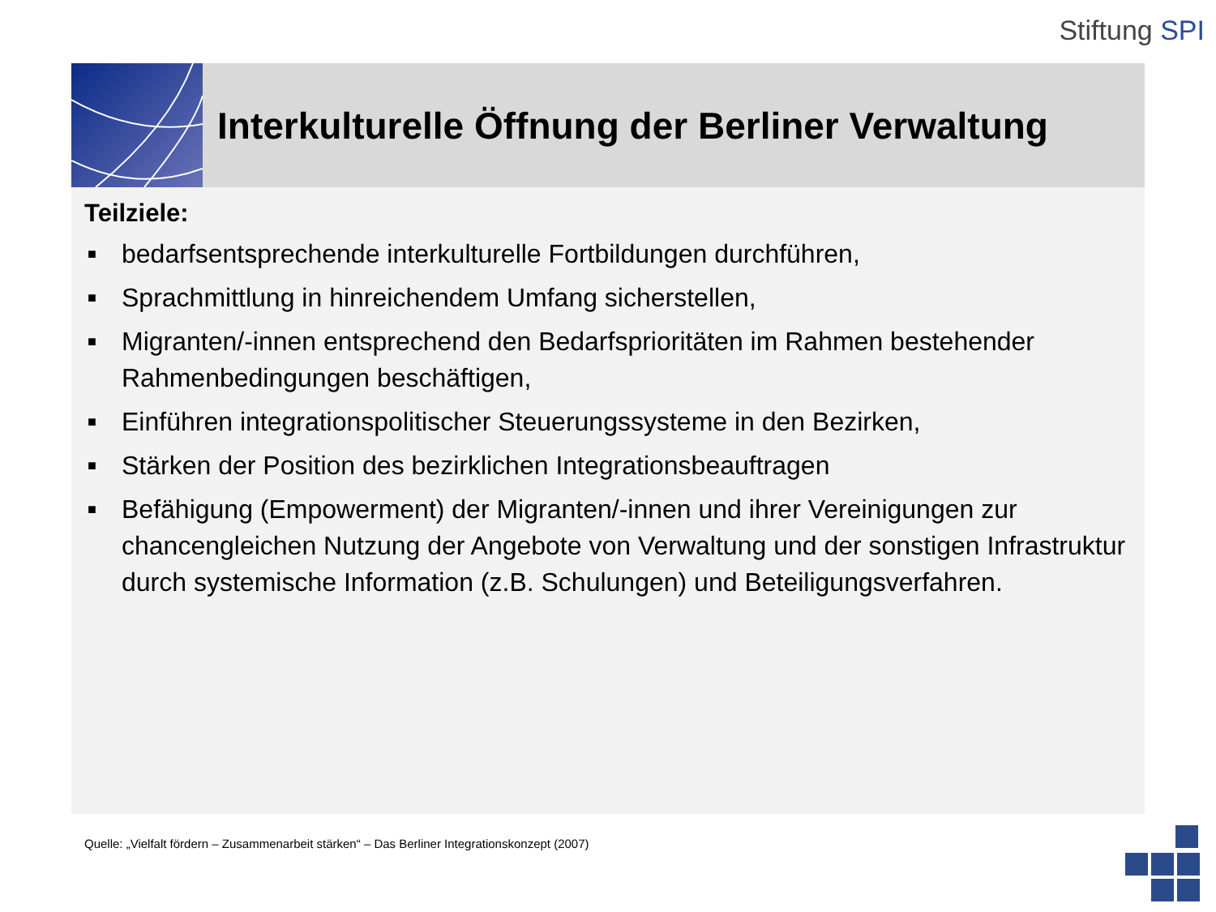Stiftung SPI
Interkulturelle Öffnung der Berliner Verwaltung
Teilziele:
■ bedarfsentsprechende interkulturelle Fortbildungen durchführen,
■ Sprachmittlung in hinreichendem Umfang sicherstellen,
■ Migranten/-innen entsprechend den Bedarfsprioritäten im Rahmen bestehender Rahmenbedingungen beschäftigen,
■ Einführen integrationspolitischer Steuerungssysteme in den Bezirken,
■ Stärken der Position des bezirklichen Integrationsbeauftragen
■ Befähigung (Empowerment) der Migranten/-innen und ihrer Vereinigungen zur chancengleichen Nutzung der Angebote von Verwaltung und der sonstigen Infrastruktur durch systemische Information (z.B. Schulungen) und Beteiligungsverfahren.
Quelle: „Vielfalt fördern – Zusammenarbeit stärken“ – Das Berliner Integrationskonzept (2007)